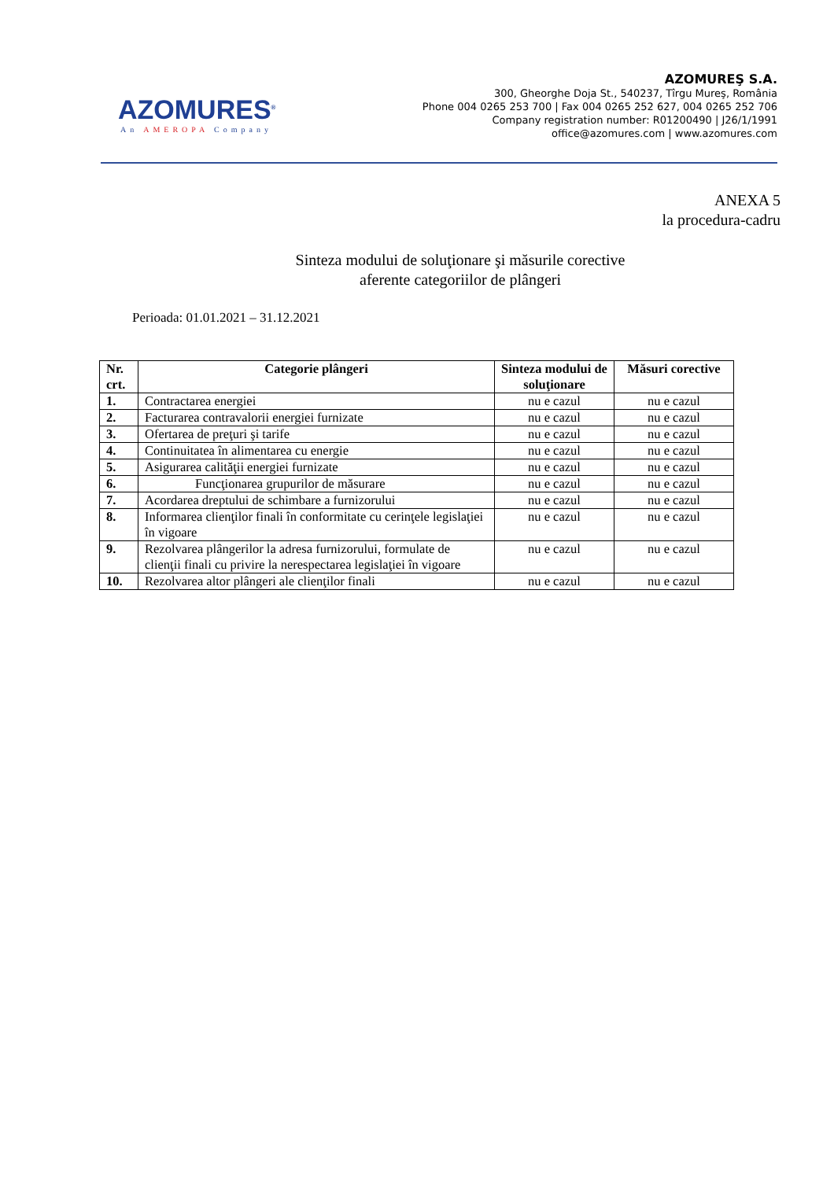AZOMURES<sup>®</sup>
An AMEROPA Company
AZOMUREŞ S.A.
300, Gheorghe Doja St., 540237, Tîrgu Mureş, România
Phone 004 0265 253 700 | Fax 004 0265 252 627, 004 0265 252 706
Company registration number: R01200490 | J26/1/1991
office@azomures.com | www.azomures.com
ANEXA 5
la procedura-cadru
Sinteza modului de soluţionare şi măsurile corective
aferente categoriilor de plângeri
Perioada: 01.01.2021 – 31.12.2021
| Nr. crt. | Categorie plângeri | Sinteza modului de soluţionare | Măsuri corective |
| --- | --- | --- | --- |
| 1. | Contractarea energiei | nu e cazul | nu e cazul |
| 2. | Facturarea contravalorii energiei furnizate | nu e cazul | nu e cazul |
| 3. | Ofertarea de preţuri şi tarife | nu e cazul | nu e cazul |
| 4. | Continuitatea în alimentarea cu energie | nu e cazul | nu e cazul |
| 5. | Asigurarea calităţii energiei furnizate | nu e cazul | nu e cazul |
| 6. | Funcţionarea grupurilor de măsurare | nu e cazul | nu e cazul |
| 7. | Acordarea dreptului de schimbare a furnizorului | nu e cazul | nu e cazul |
| 8. | Informarea clienţilor finali în conformitate cu cerinţele legislaţiei în vigoare | nu e cazul | nu e cazul |
| 9. | Rezolvarea plângerilor la adresa furnizorului, formulate de clienţii finali cu privire la nerespectarea legislaţiei în vigoare | nu e cazul | nu e cazul |
| 10. | Rezolvarea altor plângeri ale clienţilor finali | nu e cazul | nu e cazul |